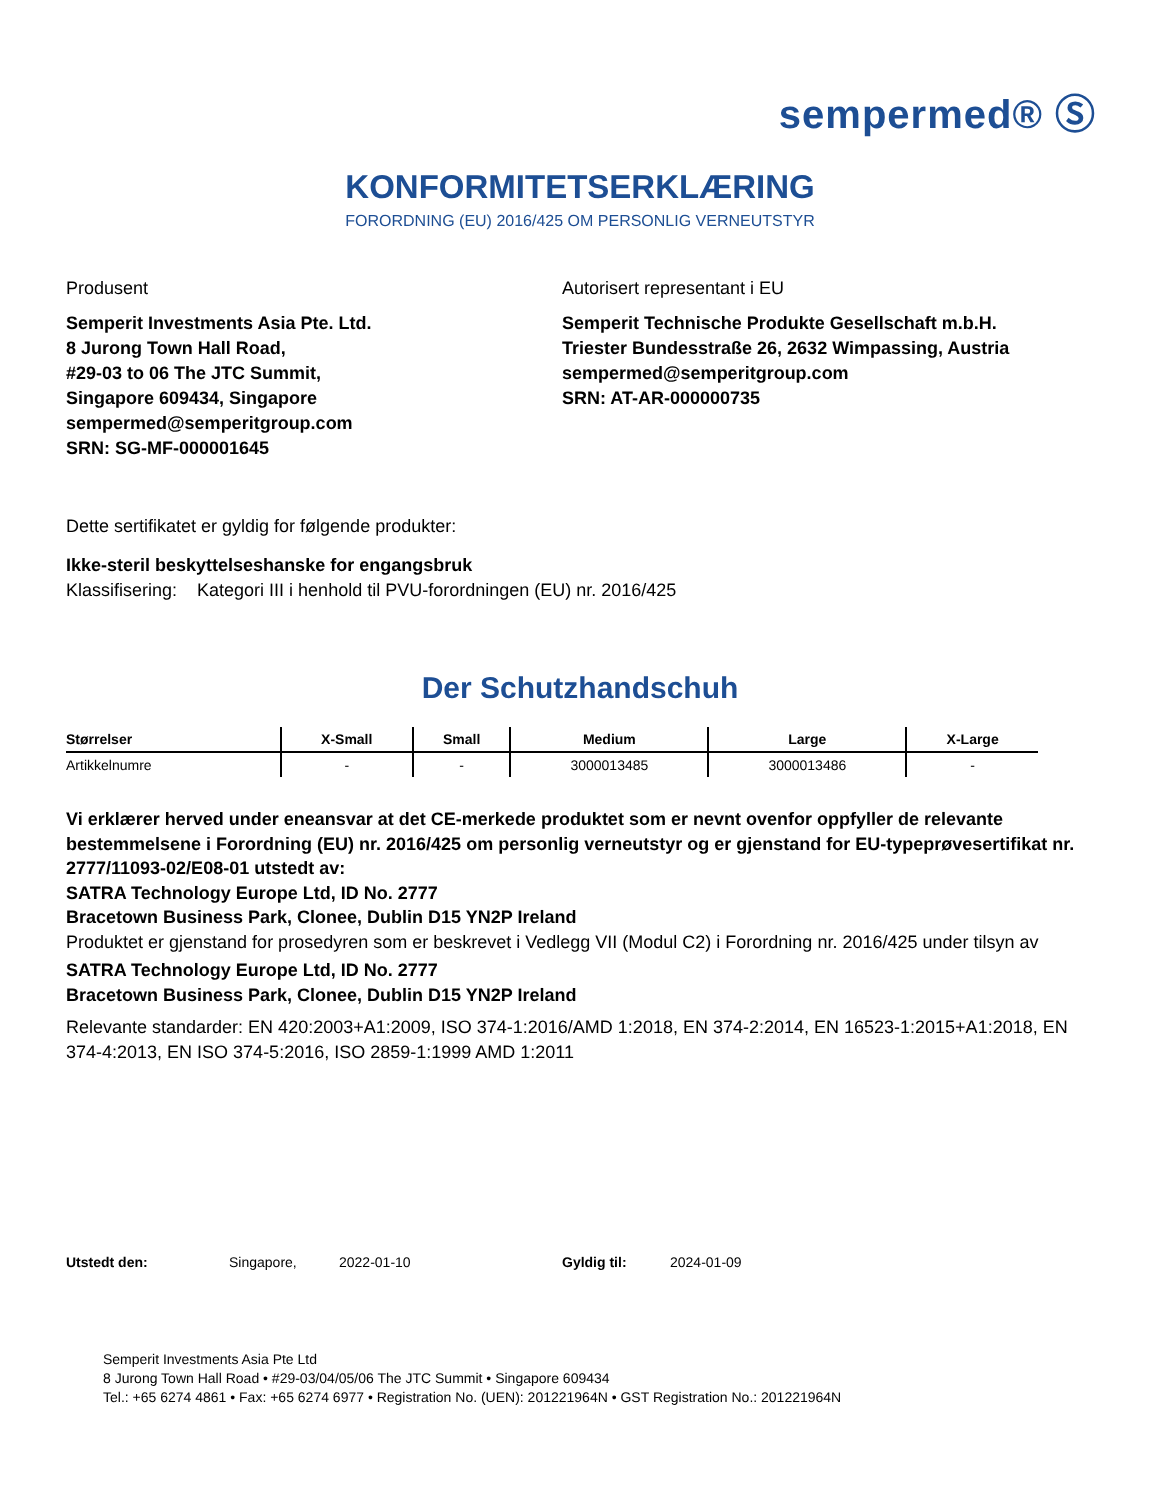sempermed® Ⓢ
KONFORMITETSERKLÆRING
FORORDNING (EU) 2016/425 OM PERSONLIG VERNEUTSTYR
Produsent
Semperit Investments Asia Pte. Ltd.
8 Jurong Town Hall Road,
#29-03 to 06 The JTC Summit,
Singapore 609434, Singapore
sempermed@semperitgroup.com
SRN: SG-MF-000001645
Autorisert representant i EU
Semperit Technische Produkte Gesellschaft m.b.H.
Triester Bundesstraße 26, 2632 Wimpassing, Austria
sempermed@semperitgroup.com
SRN: AT-AR-000000735
Dette sertifikatet er gyldig for følgende produkter:
Ikke-steril beskyttelseshanske for engangsbruk
Klassifisering: Kategori III i henhold til PVU-forordningen (EU) nr. 2016/425
Der Schutzhandschuh
| Størrelser | X-Small | Small | Medium | Large | X-Large |
| --- | --- | --- | --- | --- | --- |
| Artikkelnumre | - | - | 3000013485 | 3000013486 | - |
Vi erklærer herved under eneansvar at det CE-merkede produktet som er nevnt ovenfor oppfyller de relevante bestemmelsene i Forordning (EU) nr. 2016/425 om personlig verneutstyr og er gjenstand for EU-typeprøvesertifikat nr. 2777/11093-02/E08-01 utstedt av:
SATRA Technology Europe Ltd, ID No. 2777
Bracetown Business Park, Clonee, Dublin D15 YN2P Ireland
Produktet er gjenstand for prosedyren som er beskrevet i Vedlegg VII (Modul C2) i Forordning nr. 2016/425 under tilsyn av
SATRA Technology Europe Ltd, ID No. 2777
Bracetown Business Park, Clonee, Dublin D15 YN2P Ireland
Relevante standarder: EN 420:2003+A1:2009, ISO 374-1:2016/AMD 1:2018, EN 374-2:2014, EN 16523-1:2015+A1:2018, EN 374-4:2013, EN ISO 374-5:2016, ISO 2859-1:1999 AMD 1:2011
Utstedt den: Singapore, 2022-01-10 Gyldig til: 2024-01-09
Semperit Investments Asia Pte Ltd
8 Jurong Town Hall Road • #29-03/04/05/06 The JTC Summit • Singapore 609434
Tel.: +65 6274 4861 • Fax: +65 6274 6977 • Registration No. (UEN): 201221964N • GST Registration No.: 201221964N